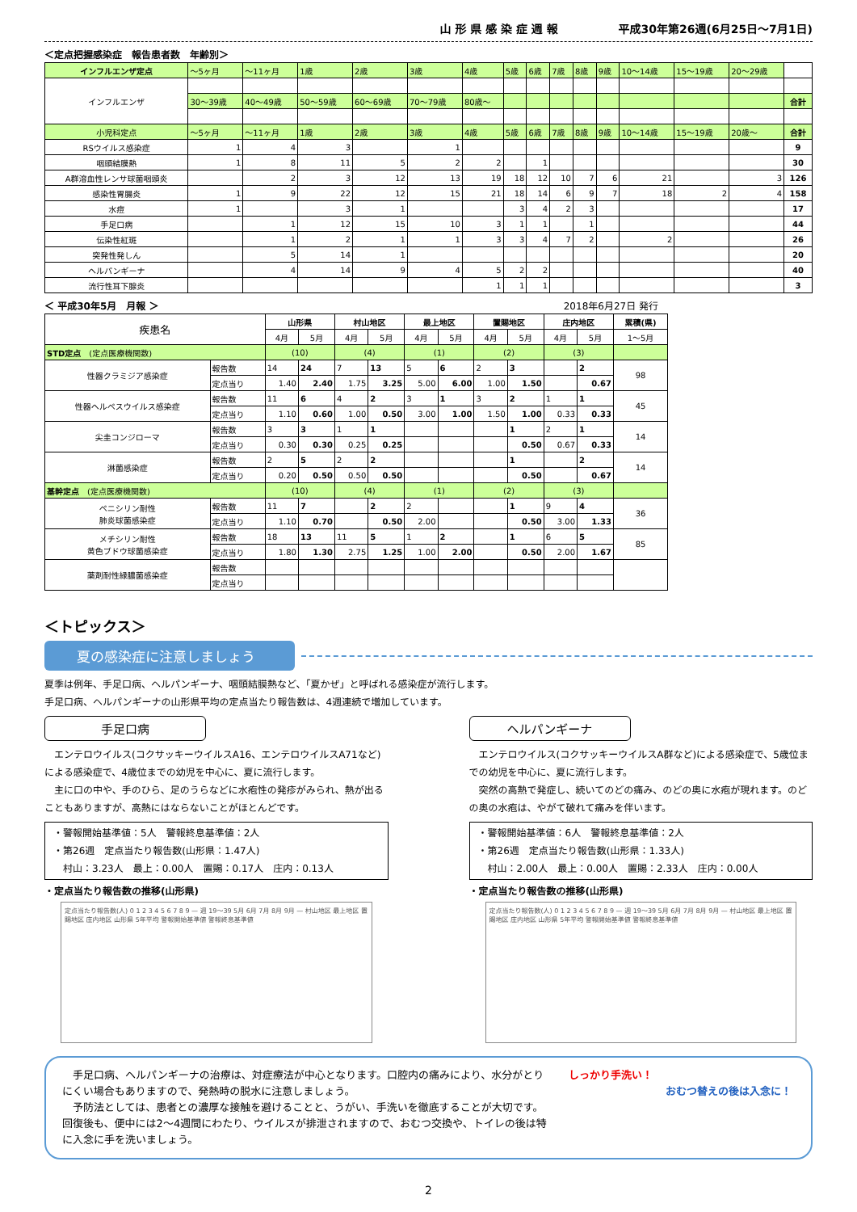山 形 県 感 染 症 週 報 平成30年第26週(6月25日～7月1日)
＜定点把握感染症　報告患者数　年齢別＞
| インフルエンザ定点 | ～5ヶ月 | ～11ヶ月 | 1歳 | 2歳 | 3歳 | 4歳 | 5歳 | 6歳 | 7歳 | 8歳 | 9歳 | 10～14歳 | 15～19歳 | 20～29歳 | |
| インフルエンザ | | | | | | | | | | | | | | | |
| | 30～39歳 | 40～49歳 | 50～59歳 | 60～69歳 | 70～79歳 | 80歳～ | | | | | | | | | 合計 |
| 小児科定点 | ～5ヶ月 | ～11ヶ月 | 1歳 | 2歳 | 3歳 | 4歳 | 5歳 | 6歳 | 7歳 | 8歳 | 9歳 | 10～14歳 | 15～19歳 | 20歳～ | 合計 |
| RSウイルス感染症 | 1 | 4 | 3 | | 1 | | | | | | | | | | 9 |
| 咽頭結膜熱 | 1 | 8 | 11 | 5 | 2 | 2 | | 1 | | | | | | | 30 |
| A群溶血性レンサ球菌咽頭炎 | | 2 | 3 | 12 | 13 | 19 | 18 | 12 | 10 | 7 | 6 | 21 | | 3 | 126 |
| 感染性胃腸炎 | 1 | 9 | 22 | 12 | 15 | 21 | 18 | 14 | 6 | 9 | 7 | 18 | 2 | 4 | 158 |
| 水痘 | 1 | | 3 | 1 | | | 3 | 4 | 2 | 3 | | | | | 17 |
| 手足口病 | | 1 | 12 | 15 | 10 | 3 | 1 | 1 | | 1 | | | | | 44 |
| 伝染性紅斑 | | 1 | 2 | 1 | 1 | 3 | 3 | 4 | 7 | 2 | | 2 | | | 26 |
| 突発性発しん | | 5 | 14 | 1 | | | | | | | | | | | 20 |
| ヘルパンギーナ | | 4 | 14 | 9 | 4 | 5 | 2 | 2 | | | | | | | 40 |
| 流行性耳下腺炎 | | | | | | 1 | 1 | 1 | | | | | | | 3 |
＜ 平成30年5月　月報 ＞ 2018年6月27日 発行
| 疾患名 | | 山形県 | | 村山地区 | | 最上地区 | | 置賜地区 | | 庄内地区 | | 累積(県) |
| | | 4月 | 5月 | 4月 | 5月 | 4月 | 5月 | 4月 | 5月 | 4月 | 5月 | 1～5月 |
| STD定点 (定点医療機関数) | | (10) | | (4) | | (1) | | (2) | | (3) | | |
| 性器クラミジア感染症 | 報告数 | 14 | 24 | 7 | 13 | 5 | 6 | 2 | 3 | | 2 | 98 |
| | 定点当り | 1.40 | 2.40 | 1.75 | 3.25 | 5.00 | 6.00 | 1.00 | 1.50 | | 0.67 | |
| 性器ヘルペスウイルス感染症 | 報告数 | 11 | 6 | 4 | 2 | 3 | 1 | 3 | 2 | 1 | 1 | 45 |
| | 定点当り | 1.10 | 0.60 | 1.00 | 0.50 | 3.00 | 1.00 | 1.50 | 1.00 | 0.33 | 0.33 | |
| 尖圭コンジローマ | 報告数 | 3 | 3 | 1 | 1 | | | | 1 | 2 | 1 | 14 |
| | 定点当り | 0.30 | 0.30 | 0.25 | 0.25 | | | | 0.50 | 0.67 | 0.33 | |
| 淋菌感染症 | 報告数 | 2 | 5 | 2 | 2 | | | | 1 | | 2 | 14 |
| | 定点当り | 0.20 | 0.50 | 0.50 | 0.50 | | | | 0.50 | | 0.67 | |
| 基幹定点 (定点医療機関数) | | (10) | | (4) | | (1) | | (2) | | (3) | | |
| ペニシリン耐性 肺炎球菌感染症 | 報告数 | 11 | 7 | | 2 | 2 | | | 1 | 9 | 4 | 36 |
| | 定点当り | 1.10 | 0.70 | | 0.50 | 2.00 | | | 0.50 | 3.00 | 1.33 | |
| メチシリン耐性 黄色ブドウ球菌感染症 | 報告数 | 18 | 13 | 11 | 5 | 1 | 2 | | 1 | 6 | 5 | 85 |
| | 定点当り | 1.80 | 1.30 | 2.75 | 1.25 | 1.00 | 2.00 | | 0.50 | 2.00 | 1.67 | |
| 薬剤耐性緑膿菌感染症 | 報告数 | | | | | | | | | | | |
| | 定点当り | | | | | | | | | | | |
＜トピックス＞
夏の感染症に注意しましょう
夏季は例年、手足口病、ヘルパンギーナ、咽頭結膜熱など、「夏かぜ」と呼ばれる感染症が流行します。
手足口病、ヘルパンギーナの山形県平均の定点当たり報告数は、4週連続で増加しています。
手足口病
　エンテロウイルス(コクサッキーウイルスA16、エンテロウイルスA71など)による感染症で、4歳位までの幼児を中心に、夏に流行します。
　主に口の中や、手のひら、足のうらなどに水疱性の発疹がみられ、熱が出ることもありますが、高熱にはならないことがほとんどです。
・警報開始基準値：5人　警報終息基準値：2人
・第26週　定点当たり報告数(山形県：1.47人)
　村山：3.23人　最上：0.00人　置賜：0.17人　庄内：0.13人
・定点当たり報告数の推移(山形県)
定点当たり報告数(人) 0 1 2 3 4 5 6 7 8 9 — 週 19〜39 5月 6月 7月 8月 9月 — 村山地区 最上地区 置賜地区 庄内地区 山形県 5年平均 警報開始基準値 警報終息基準値
ヘルパンギーナ
　エンテロウイルス(コクサッキーウイルスA群など)による感染症で、5歳位までの幼児を中心に、夏に流行します。
　突然の高熱で発症し、続いてのどの痛み、のどの奥に水疱が現れます。のどの奥の水疱は、やがて破れて痛みを伴います。
・警報開始基準値：6人　警報終息基準値：2人
・第26週　定点当たり報告数(山形県：1.33人)
　村山：2.00人　最上：0.00人　置賜：2.33人　庄内：0.00人
・定点当たり報告数の推移(山形県)
定点当たり報告数(人) 0 1 2 3 4 5 6 7 8 9 — 週 19〜39 5月 6月 7月 8月 9月 — 村山地区 最上地区 置賜地区 庄内地区 山形県 5年平均 警報開始基準値 警報終息基準値
　手足口病、ヘルパンギーナの治療は、対症療法が中心となります。口腔内の痛みにより、水分がとりにくい場合もありますので、発熱時の脱水に注意しましょう。
　予防法としては、患者との濃厚な接触を避けることと、うがい、手洗いを徹底することが大切です。回復後も、便中には2～4週間にわたり、ウイルスが排泄されますので、おむつ交換や、トイレの後は特に入念に手を洗いましょう。
しっかり手洗い！
おむつ替えの後は入念に！
2